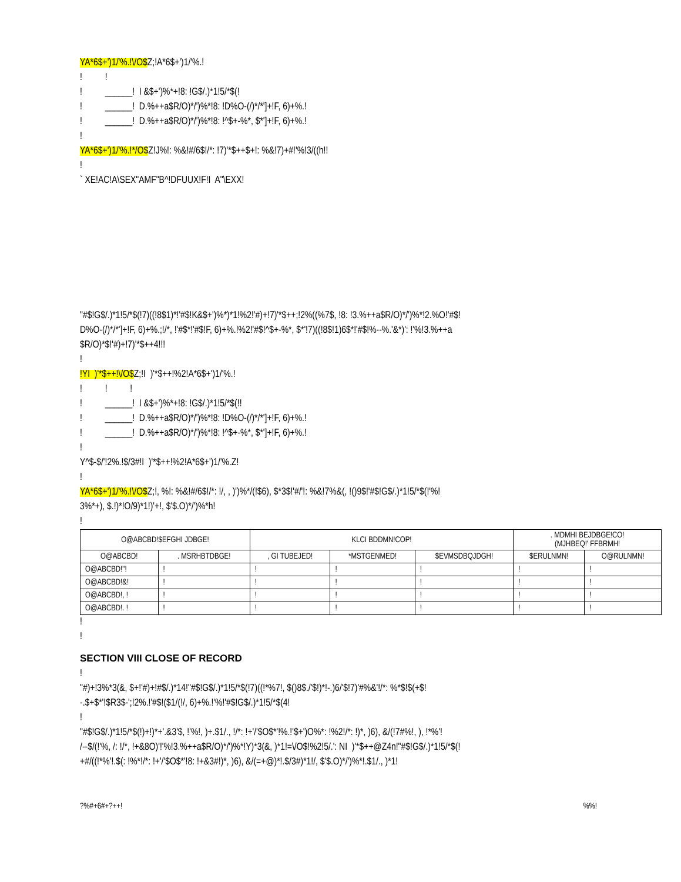YA*6$+')1/'%.!\/O$Z;!A*6$+')1/'%.!
! !
! ______! I &$+')%*+!8: !G$/.)*1!5/*$(!
! ______! D.%++a$R/O)*/')%*!8: !D%O-(/)*/*']+!F, 6)+%.!
! ______! D.%++a$R/O)*/')%*!8: !^$+-%*, $*']+!F, 6)+%.!
!
YA*6$+')1/'%.!*/O$Z!J%!: %&!#/6$!/*: !7)'*$++$+!: %&!7)+#!'%!3/((h!!
!
` XE!AC!A\SEX"AMF"B^!DFUUX!F!I A"\EXX!
"#$!G$/.)*1!5/*$(!7)((!8$1)*!'#$!K&$+')%*)*1!%2!'#)+!7)'*$++;!2%((%7$, !8: !3.%++a$R/O)*/')%*!2.%O!'#$!
D%O-(/)*/*']+!F, 6)+%.;!/*, !'#$*!'#$!F, 6)+%.!%2!'#$!^$+-%*, $*'!7)((!8$!1)6$*!'#$!%--%.'&*)': !'%!3.%++a
$R/O)*$!'#)+!7)'*$++4!!!
!
!YI )'*$++!\/O$Z;!I )'*$++!%2!A*6$+')1/'%.!
! ! !
! ______! I &$+')%*+!8: !G$/.)*1!5/*$(!!
! ______! D.%++a$R/O)*/')%*!8: !D%O-(/)*/*']+!F, 6)+%.!
! ______! D.%++a$R/O)*/')%*!8: !^$+-%*, $*']+!F, 6)+%.!
!
Y^$-$/'!2%.!$/3#!I )'*$++!%2!A*6$+')1/'%.Z!
!
YA*6$+')1/'%.!\/O$Z;!, %!: %&!#/6$!/*: !/, , )')%*/(!$6), $*3$!'#/'!: %&!7%&(, !()9$!'#$!G$/.)*1!5/*$(!'%!
3%*+), $.!)*!O/9)*1!)'+!, $'$.O)*/')%*h!
!
| O@ABCBD!$EFGHI JDBGE! | | KLCI BDDMN!COP! | | | . MDMHI BEJDBGE!CO! (MJHBEQ!' FFBRMH! | |
| --- | --- | --- | --- | --- | --- | --- |
| O@ABCBD! | . MSRHBTDBGE! | , GI TUBEJED! | *MSTGENMED! | $EVMSDBQJDGH! | $ERULNMN! | O@RULNMN! |
| O@ABCBD!"! | ! | ! | ! | ! | ! | ! |
| O@ABCBD!&! | ! | ! | ! | ! | ! | ! |
| O@ABCBD!, ! | ! | ! | ! | ! | ! | ! |
| O@ABCBD!. ! | ! | ! | ! | ! | ! | ! |
!
!
SECTION VIII CLOSE OF RECORD
!
"#)+!3%*3(&, $+!'#)+!#$/.)*14!"#$!G$/.)*1!5/*$(!7)((!*%7!, $()8$./'$!)*!-.)6/'$!7)'#%&'!/*: %*$!$(+$!
-.$+$*'!$R3$-';!2%.!'#$!($1/(!/, 6)+%.!'%!'#$!G$/.)*1!5/*$(4!
!
"#$!G$/.)*1!5/*$(!)+!)*+'.&3'$, !'%!, )+.$1/., !/*: !+'/'$O$*'!%.!'$+')O%*: !%2!/*: !)*, )6), &/(!7#%!, ), !*%'!
/--$/(!'%, /: !/*, !+&8O)'!'%!3.%++a$R/O)*/')%*!Y)*3(&, )*1!=\/O$!%2!5/.': NI )'*$++@Z4n!"#$!G$/.)*1!5/*$(!
+#/((!*%'!.$(: !%*!/*: !+'/'$O$*'!8: !+&3#!)*, )6), &/(=+@)*!.$/3#)*1!/, $'$.O)*/')%*!.$1/., )*1!
?%#+6#+?++!%%!